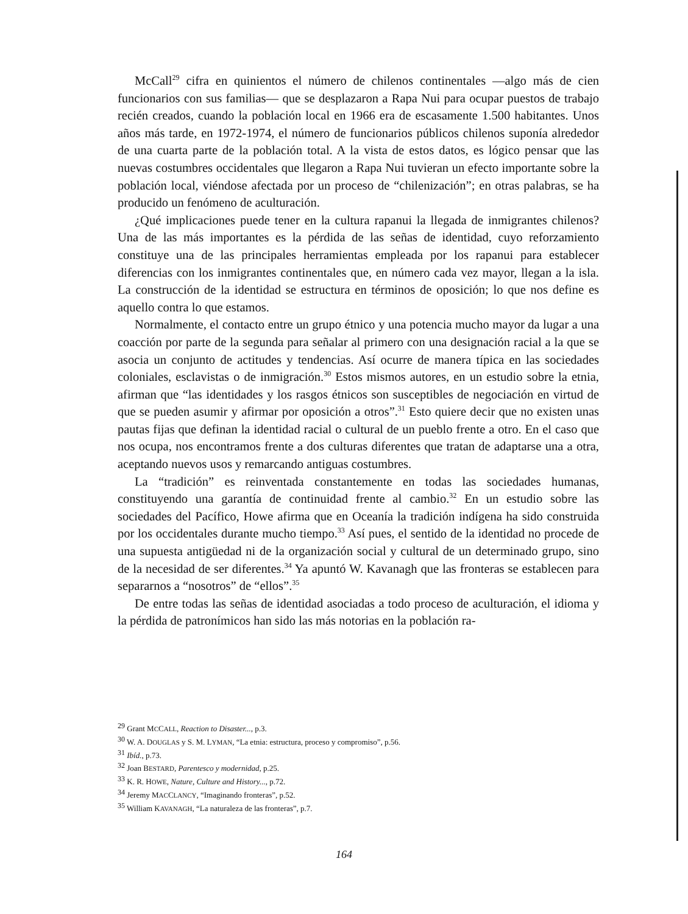McCall<sup>29</sup> cifra en quinientos el número de chilenos continentales —algo más de cien funcionarios con sus familias— que se desplazaron a Rapa Nui para ocupar puestos de trabajo recién creados, cuando la población local en 1966 era de escasamente 1.500 habitantes. Unos años más tarde, en 1972-1974, el número de funcionarios públicos chilenos suponía alrededor de una cuarta parte de la población total. A la vista de estos datos, es lógico pensar que las nuevas costumbres occidentales que llegaron a Rapa Nui tuvieran un efecto importante sobre la población local, viéndose afectada por un proceso de “chilenización”; en otras palabras, se ha producido un fenómeno de aculturación.
¿Qué implicaciones puede tener en la cultura rapanui la llegada de inmigrantes chilenos? Una de las más importantes es la pérdida de las señas de identidad, cuyo reforzamiento constituye una de las principales herramientas empleada por los rapanui para establecer diferencias con los inmigrantes continentales que, en número cada vez mayor, llegan a la isla. La construcción de la identidad se estructura en términos de oposición; lo que nos define es aquello contra lo que estamos.
Normalmente, el contacto entre un grupo étnico y una potencia mucho mayor da lugar a una coacción por parte de la segunda para señalar al primero con una designación racial a la que se asocia un conjunto de actitudes y tendencias. Así ocurre de manera típica en las sociedades coloniales, esclavistas o de inmigración.<sup>30</sup> Estos mismos autores, en un estudio sobre la etnia, afirman que “las identidades y los rasgos étnicos son susceptibles de negociación en virtud de que se pueden asumir y afirmar por oposición a otros”.<sup>31</sup> Esto quiere decir que no existen unas pautas fijas que definan la identidad racial o cultural de un pueblo frente a otro. En el caso que nos ocupa, nos encontramos frente a dos culturas diferentes que tratan de adaptarse una a otra, aceptando nuevos usos y remarcando antiguas costumbres.
La “tradición” es reinventada constantemente en todas las sociedades humanas, constituyendo una garantía de continuidad frente al cambio.<sup>32</sup> En un estudio sobre las sociedades del Pacífico, Howe afirma que en Oceanía la tradición indígena ha sido construida por los occidentales durante mucho tiempo.<sup>33</sup> Así pues, el sentido de la identidad no procede de una supuesta antigüedad ni de la organización social y cultural de un determinado grupo, sino de la necesidad de ser diferentes.<sup>34</sup> Ya apuntó W. Kavanagh que las fronteras se establecen para separarnos a “nosotros” de “ellos”.<sup>35</sup>
De entre todas las señas de identidad asociadas a todo proceso de aculturación, el idioma y la pérdida de patronímicos han sido las más notorias en la población ra-
<sup>29</sup> Grant MCCALL, Reaction to Disaster..., p.3.
<sup>30</sup> W. A. DOUGLAS y S. M. LYMAN, “La etnia: estructura, proceso y compromiso”, p.56.
<sup>31</sup> Ibíd., p.73.
<sup>32</sup> Joan BESTARD, Parentesco y modernidad, p.25.
<sup>33</sup> K. R. HOWE, Nature, Culture and History..., p.72.
<sup>34</sup> Jeremy MACCLANCY, “Imaginando fronteras”, p.52.
<sup>35</sup> William KAVANAGH, “La naturaleza de las fronteras”, p.7.
164